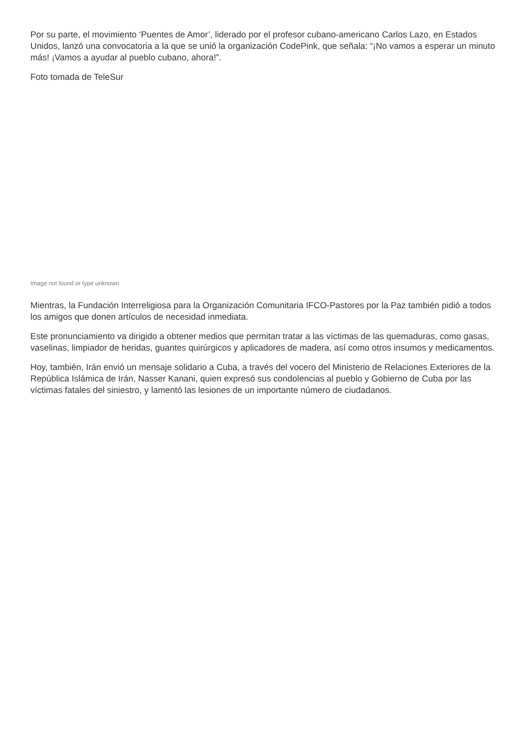Por su parte, el movimiento ‘Puentes de Amor’, liderado por el profesor cubano-americano Carlos Lazo, en Estados Unidos, lanzó una convocatoria a la que se unió la organización CodePink, que señala: “¡No vamos a esperar un minuto más! ¡Vamos a ayudar al pueblo cubano, ahora!”.
Foto tomada de TeleSur
Image not found or type unknown
Mientras, la Fundación Interreligiosa para la Organización Comunitaria IFCO-Pastores por la Paz también pidió a todos los amigos que donen artículos de necesidad inmediata.
Este pronunciamiento va dirigido a obtener medios que permitan tratar a las víctimas de las quemaduras, como gasas, vaselinas, limpiador de heridas, guantes quirúrgicos y aplicadores de madera, así como otros insumos y medicamentos.
Hoy, también, Irán envió un mensaje solidario a Cuba, a través del vocero del Ministerio de Relaciones Exteriores de la República Islámica de Irán, Nasser Kanani, quien expresó sus condolencias al pueblo y Gobierno de Cuba por las víctimas fatales del siniestro, y lamentó las lesiones de un importante número de ciudadanos.